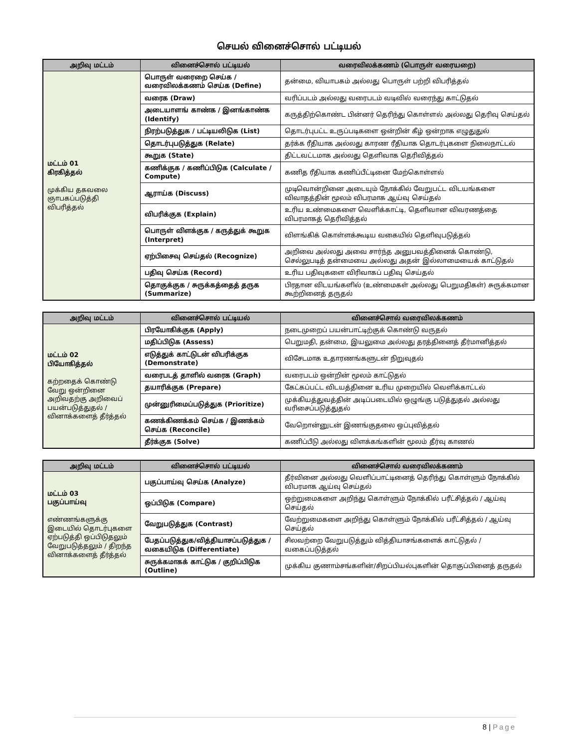செயல் வினைச்சொல் பட்டியல்
| அறிவு மட்டம் | வினைச்சொல் பட்டியல் | வரைவிலக்கணம் (பொருள் வரையறை) |
| --- | --- | --- |
| மட்டம் 01 கிரகித்தல் முக்கிய தகவலை ஞாபகப்படுத்தி விபரித்தல் | பொருள் வரைறை செய்க / வரைவிலக்கணம் செய்க (Define) | தன்மை, வியாபகம் அல்லது பொருள் பற்றி விபரித்தல் |
| | வரைக (Draw) | வரிப்படம் அல்லது வரைபடம் வடிவில் வரைந்து காட்டுதல் |
| | அடையாளங் காண்க / இனங்காண்க (Identify) | கருத்திற்கொண்ட பின்னர் தெரிந்து கொள்ளல் அல்லது தெரிவு செய்தல் |
| | நிரற்படுத்துக / பட்டியலிடுக (List) | தொடர்புபட்ட உருப்படிகளை ஒன்றின் கீழ் ஒன்றாக எழுதுதுல் |
| | தொடர்புபடுத்துக (Relate) | தர்க்க ரீதியாக அல்லது காரண ரீதியாக தொடர்புகளை நிலைநாட்டல் |
| | கூறுக (State) | திட்டவட்டமாக அல்லது தெளிவாக தெரிவித்தல் |
| | கணிக்குக / கணிப்பிடுக (Calculate / Compute) | கணித ரீதியாக கணிப்பீட்டினை மேற்கொள்ளல் |
| | ஆராய்க (Discuss) | முடிவொன்றினை அடையும் நோக்கில் வேறுபட்ட விடயங்களை விவாதத்தின் மூலம் விபரமாக ஆய்வு செய்தல் |
| | விபரிக்குக (Explain) | உரிய உண்மைகளை வெளிக்காட்டி, தெளிவான விவரணத்தை விபரமாகத் தெரிவித்தல் |
| | பொருள் விளக்குக / கருத்துக் கூறுக (Interpret) | விளங்கிக் கொள்ளக்கூடிய வகையில் தெளிவுபடுத்தல் |
| | ஏற்பிசைவு செய்தல் (Recognize) | அறிவை அல்லது அவை சார்ந்த அனுபவத்தினைக் கொண்டு, செல்லுபடித் தன்மையை அல்லது அதன் இல்லாமையைக் காட்டுதல் |
| | பதிவு செய்க (Record) | உரிய பதிவுகளை விரிவாகப் பதிவு செய்தல் |
| | தொகுக்குக / சுருக்கத்தைத் தருக (Summarize) | பிரதான விடயங்களில் (உண்மைகள் அல்லது பெறுமதிகள்) சுருக்கமான கூற்றினைத் தருதல் |
| அறிவு மட்டம் | வினைச்சொல் பட்டியல் | வினைச்சொல் வரைவிலக்கணம் |
| --- | --- | --- |
| மட்டம் 02 பியோகித்தல் கற்றதைக் கொண்டு வேறு ஒன்றினை அறிவதற்கு அறிவைப் பயன்படுத்துதல் / வினாக்களைத் தீர்த்தல் | பிரயோகிக்குக (Apply) | நடைமுறைப் பயன்பாட்டிற்குக் கொண்டு வருதல் |
| | மதிப்பிடுக (Assess) | பெறுமதி, தன்மை, இயலுமை அல்லது தரத்தினைத் தீர்மானித்தல் |
| | எடுத்துக் காட்டுடன் விபரிக்குக (Demonstrate) | விசேடமாக உதாரணங்களுடன் நிறுவுதல் |
| | வரைபடத் தாளில் வரைக (Graph) | வரைபடம் ஒன்றின் மூலம் காட்டுதல் |
| | தயாரிக்குக (Prepare) | கேட்கப்பட்ட விடயத்தினை உரிய முறையில் வெளிக்காட்டல் |
| | முன்னுரிமைப்படுத்துக (Prioritize) | முக்கியத்துவத்தின் அடிப்படையில் ஒழுங்கு படுத்துதல் அல்லது வரிசைப்படுத்துதல் |
| | கணக்கிணக்கம் செய்க / இணக்கம் செய்க (Reconcile) | வேறொன்னுடன் இணங்குதலை ஒப்புவித்தல் |
| | தீர்க்குக (Solve) | கணிப்பீடு அல்லது விளக்கங்களின் மூலம் தீர்வு காணல் |
| அறிவு மட்டம் | வினைச்சொல் பட்டியல் | வினைச்சொல் வரைவிலக்கணம் |
| --- | --- | --- |
| மட்டம் 03 பகுப்பாய்வு எண்ணங்களுக்கு இடையில் தொடர்புகளை ஏற்படுத்தி ஒப்பிடுதலும் வேறுபடுத்தலும் / திறந்த வினாக்களைத் தீர்த்தல் | பகுப்பாய்வு செய்க (Analyze) | தீர்வினை அல்லது வெளிப்பாட்டினைத் தெரிந்து கொள்ளும் நோக்கில் விபரமாக ஆய்வு செய்தல் |
| | ஒப்பிடுக (Compare) | ஒற்றுமைகளை அறிந்து கொள்ளும் நோக்கில் பரீட்சித்தல் / ஆய்வு செய்தல் |
| | வேறுபடுத்துக (Contrast) | வேற்றுமைகளை அறிந்து கொள்ளும் நோக்கில் பரீட்சித்தல் / ஆய்வு செய்தல் |
| | பேதப்படுத்துக/வித்தியாசப்படுத்துக /வகையிடுக (Differentiate) | சிலவற்றை வேறுபடுத்தும் வித்தியாசங்களைக் காட்டுதல் / வகைப்படுத்தல் |
| | சுருக்கமாகக் காட்டுக / குறிப்பிடுக (Outline) | முக்கிய குணாம்சங்களின்/சிறப்பியல்புகளின் தொகுப்பினைத் தருதல் |
8 | Page